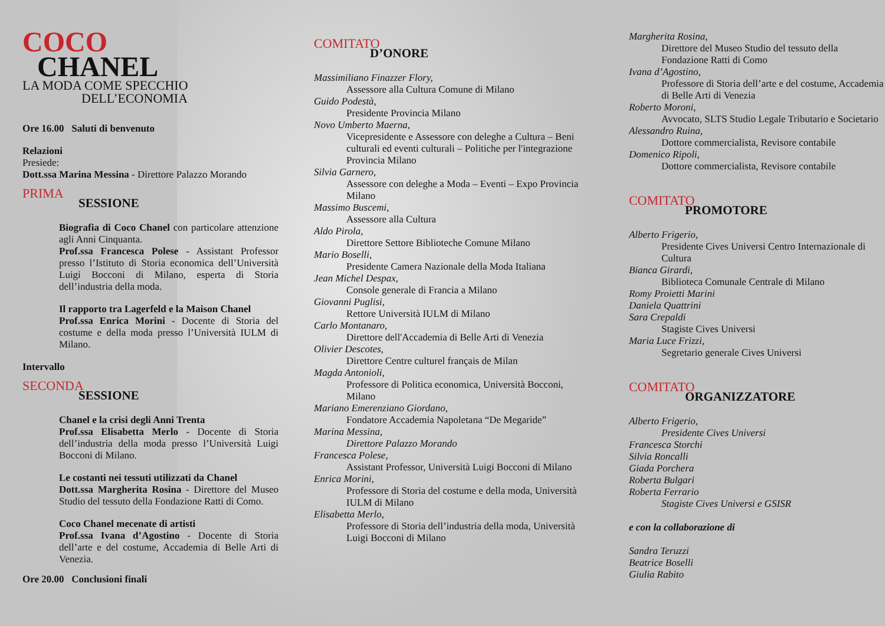COCO
CHANEL
LA MODA COME SPECCHIO
DELL’ECONOMIA
Ore 16.00 Saluti di benvenuto
Relazioni
Presiede:
Dott.ssa Marina Messina - Direttore Palazzo Morando
PRIMA
SESSIONE
Biografia di Coco Chanel con particolare attenzione agli Anni Cinquanta.
Prof.ssa Francesca Polese - Assistant Professor presso l’Istituto di Storia economica dell’Università Luigi Bocconi di Milano, esperta di Storia dell’industria della moda.
Il rapporto tra Lagerfeld e la Maison Chanel
Prof.ssa Enrica Morini - Docente di Storia del costume e della moda presso l’Università IULM di Milano.
Intervallo
SECONDA
SESSIONE
Chanel e la crisi degli Anni Trenta
Prof.ssa Elisabetta Merlo - Docente di Storia dell’industria della moda presso l’Università Luigi Bocconi di Milano.
Le costanti nei tessuti utilizzati da Chanel
Dott.ssa Margherita Rosina - Direttore del Museo Studio del tessuto della Fondazione Ratti di Como.
Coco Chanel mecenate di artisti
Prof.ssa Ivana d’Agostino - Docente di Storia dell’arte e del costume, Accademia di Belle Arti di Venezia.
Ore 20.00 Conclusioni finali
COMITATO
D’ONORE
Massimiliano Finazzer Flory,
Assessore alla Cultura Comune di Milano
Guido Podestà,
Presidente Provincia Milano
Novo Umberto Maerna,
Vicepresidente e Assessore con deleghe a Cultura – Beni culturali ed eventi culturali – Politiche per l'integrazione Provincia Milano
Silvia Garnero,
Assessore con deleghe a Moda – Eventi – Expo Provincia Milano
Massimo Buscemi,
Assessore alla Cultura
Aldo Pirola,
Direttore Settore Biblioteche Comune Milano
Mario Boselli,
Presidente Camera Nazionale della Moda Italiana
Jean Michel Despax,
Console generale di Francia a Milano
Giovanni Puglisi,
Rettore Università IULM di Milano
Carlo Montanaro,
Direttore dell'Accademia di Belle Arti di Venezia
Olivier Descotes,
Direttore Centre culturel français de Milan
Magda Antonioli,
Professore di Politica economica, Università Bocconi, Milano
Mariano Emerenziano Giordano,
Fondatore Accademia Napoletana “De Megaride”
Marina Messina,
Direttore Palazzo Morando
Francesca Polese,
Assistant Professor, Università Luigi Bocconi di Milano
Enrica Morini,
Professore di Storia del costume e della moda, Università IULM di Milano
Elisabetta Merlo,
Professore di Storia dell’industria della moda, Università Luigi Bocconi di Milano
Margherita Rosina,
Direttore del Museo Studio del tessuto della Fondazione Ratti di Como
Ivana d’Agostino,
Professore di Storia dell’arte e del costume, Accademia di Belle Arti di Venezia
Roberto Moroni,
Avvocato, SLTS Studio Legale Tributario e Societario
Alessandro Ruina,
Dottore commercialista, Revisore contabile
Domenico Ripoli,
Dottore commercialista, Revisore contabile
COMITATO
PROMOTORE
Alberto Frigerio,
Presidente Cives Universi Centro Internazionale di Cultura
Bianca Girardi,
Biblioteca Comunale Centrale di Milano
Romy Proietti Marini
Daniela Quattrini
Sara Crepaldi
Stagiste Cives Universi
Maria Luce Frizzi,
Segretario generale Cives Universi
COMITATO
ORGANIZZATORE
Alberto Frigerio,
Presidente Cives Universi
Francesca Storchi
Silvia Roncalli
Giada Porchera
Roberta Bulgari
Roberta Ferrario
Stagiste Cives Universi e GSISR
e con la collaborazione di
Sandra Teruzzi
Beatrice Boselli
Giulia Rabito